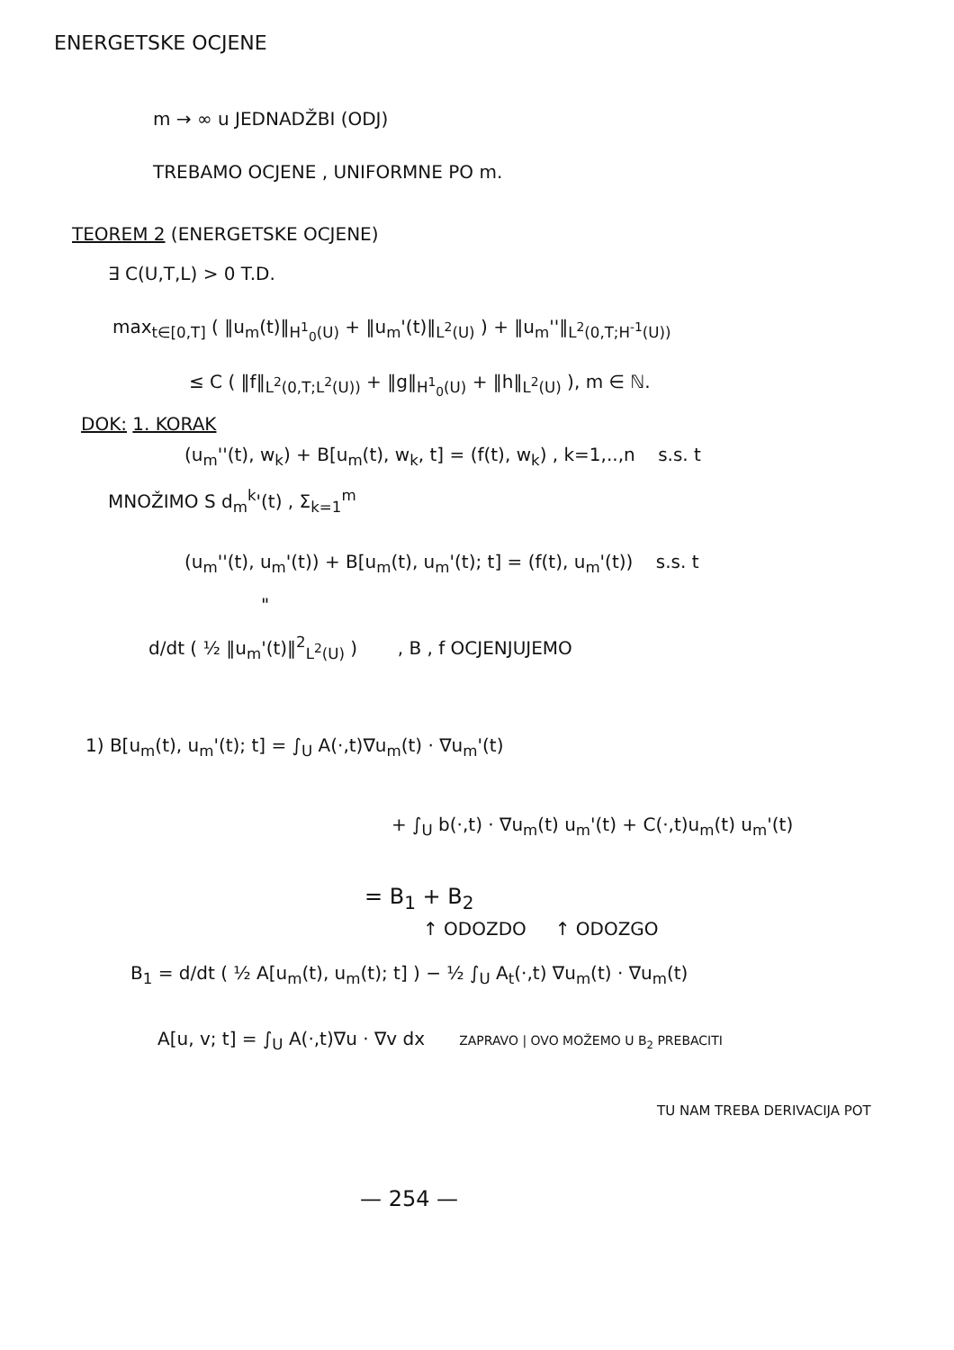ENERGETSKE OCJENE
m → ∞ u JEDNADŽBI (ODJ)
TREBAMO OCJENE , UNIFORMNE PO m.
TEOREM 2 (ENERGETSKE OCJENE)
∃ C(U,T,L) > 0 T.D.
max<sub>t∈[0,T]</sub> ( ‖u<sub>m</sub>(t)‖<sub>H<sup>1</sup><sub>0</sub>(U)</sub> + ‖u<sub>m</sub>'(t)‖<sub>L<sup>2</sup>(U)</sub> ) + ‖u<sub>m</sub>''‖<sub>L<sup>2</sup>(0,T;H<sup>-1</sup>(U))</sub>
≤ C ( ‖f‖<sub>L<sup>2</sup>(0,T;L<sup>2</sup>(U))</sub> + ‖g‖<sub>H<sup>1</sup><sub>0</sub>(U)</sub> + ‖h‖<sub>L<sup>2</sup>(U)</sub> ), m ∈ ℕ.
DOK: 1. KORAK
(u<sub>m</sub>''(t), w<sub>k</sub>) + B[u<sub>m</sub>(t), w<sub>k</sub>, t] = (f(t), w<sub>k</sub>) , k=1,..,n s.s. t
MNOŽIMO S d<sub>m</sub><sup>k</sup>'(t) , Σ<sub>k=1</sub><sup>m</sup>
(u<sub>m</sub>''(t), u<sub>m</sub>'(t)) + B[u<sub>m</sub>(t), u<sub>m</sub>'(t); t] = (f(t), u<sub>m</sub>'(t)) s.s. t
"
d/dt ( ½ ‖u<sub>m</sub>'(t)‖<sup>2</sup><sub>L<sup>2</sup>(U)</sub> ) , B , f OCJENJUJEMO
1) B[u<sub>m</sub>(t), u<sub>m</sub>'(t); t] = ∫<sub>U</sub> A(·,t)∇u<sub>m</sub>(t) · ∇u<sub>m</sub>'(t)
+ ∫<sub>U</sub> b(·,t) · ∇u<sub>m</sub>(t) u<sub>m</sub>'(t) + C(·,t)u<sub>m</sub>(t) u<sub>m</sub>'(t)
= B<sub>1</sub> + B<sub>2</sub>
↑ ODOZDO ↑ ODOZGO
B<sub>1</sub> = d/dt ( ½ A[u<sub>m</sub>(t), u<sub>m</sub>(t); t] ) − ½ ∫<sub>U</sub> A<sub>t</sub>(·,t) ∇u<sub>m</sub>(t) · ∇u<sub>m</sub>(t)
A[u, v; t] = ∫<sub>U</sub> A(·,t)∇u · ∇v dx ZAPRAVO | OVO MOŽEMO U B<sub>2</sub> PREBACITI
TU NAM TREBA DERIVACIJA POT
— 254 —